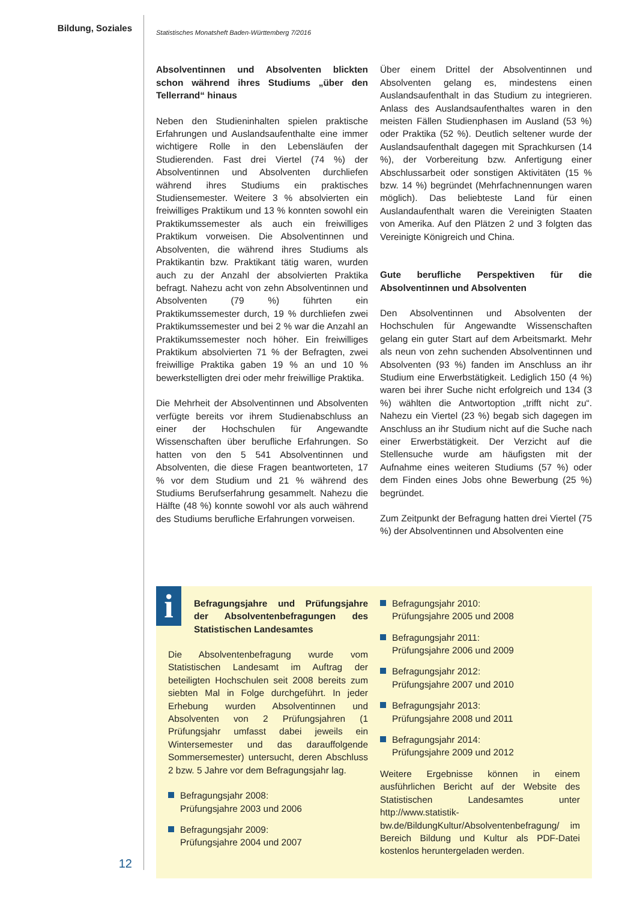Bildung, Soziales
Statistisches Monatsheft Baden-Württemberg 7/2016
Absolventinnen und Absolventen blickten schon während ihres Studiums „über den Tellerrand“ hinaus
Neben den Studieninhalten spielen praktische Erfahrungen und Auslandsaufenthalte eine immer wichtigere Rolle in den Lebensläufen der Studierenden. Fast drei Viertel (74 %) der Absolventinnen und Absolventen durchliefen während ihres Studiums ein praktisches Studiensemester. Weitere 3 % absolvierten ein freiwilliges Praktikum und 13 % konnten sowohl ein Praktikumssemester als auch ein freiwilliges Praktikum vorweisen. Die Absolventinnen und Absolventen, die während ihres Studiums als Praktikantin bzw. Praktikant tätig waren, wurden auch zu der Anzahl der absolvierten Praktika befragt. Nahezu acht von zehn Absolventinnen und Absolventen (79 %) führten ein Praktikumssemester durch, 19 % durchliefen zwei Praktikumssemester und bei 2 % war die Anzahl an Praktikumssemester noch höher. Ein freiwilliges Praktikum absolvierten 71 % der Befragten, zwei freiwillige Praktika gaben 19 % an und 10 % bewerkstelligten drei oder mehr freiwillige Praktika.
Die Mehrheit der Absolventinnen und Absolventen verfügte bereits vor ihrem Studienabschluss an einer der Hochschulen für Angewandte Wissenschaften über berufliche Erfahrungen. So hatten von den 5 541 Absolventinnen und Absolventen, die diese Fragen beantworteten, 17 % vor dem Studium und 21 % während des Studiums Berufserfahrung gesammelt. Nahezu die Hälfte (48 %) konnte sowohl vor als auch während des Studiums berufliche Erfahrungen vorweisen.
Über einem Drittel der Absolventinnen und Absolventen gelang es, mindestens einen Auslandsaufenthalt in das Studium zu integrieren. Anlass des Auslandsaufenthaltes waren in den meisten Fällen Studienphasen im Ausland (53 %) oder Praktika (52 %). Deutlich seltener wurde der Auslandsaufenthalt dagegen mit Sprachkursen (14 %), der Vorbereitung bzw. Anfertigung einer Abschlussarbeit oder sonstigen Aktivitäten (15 % bzw. 14 %) begründet (Mehrfachnennungen waren möglich). Das beliebteste Land für einen Auslandaufenthalt waren die Vereinigten Staaten von Amerika. Auf den Plätzen 2 und 3 folgten das Vereinigte Königreich und China.
Gute berufliche Perspektiven für die Absolventinnen und Absolventen
Den Absolventinnen und Absolventen der Hochschulen für Angewandte Wissenschaften gelang ein guter Start auf dem Arbeitsmarkt. Mehr als neun von zehn suchenden Absolventinnen und Absolventen (93 %) fanden im Anschluss an ihr Studium eine Erwerbstätigkeit. Lediglich 150 (4 %) waren bei ihrer Suche nicht erfolgreich und 134 (3 %) wählten die Antwortoption „trifft nicht zu“. Nahezu ein Viertel (23 %) begab sich dagegen im Anschluss an ihr Studium nicht auf die Suche nach einer Erwerbstätigkeit. Der Verzicht auf die Stellensuche wurde am häufigsten mit der Aufnahme eines weiteren Studiums (57 %) oder dem Finden eines Jobs ohne Bewerbung (25 %) begründet.
Zum Zeitpunkt der Befragung hatten drei Viertel (75 %) der Absolventinnen und Absolventen eine
i
Befragungsjahre und Prüfungsjahre der Absolventenbefragungen des Statistischen Landesamtes
Die Absolventenbefragung wurde vom Statistischen Landesamt im Auftrag der beteiligten Hochschulen seit 2008 bereits zum siebten Mal in Folge durchgeführt. In jeder Erhebung wurden Absolventinnen und Absolventen von 2 Prüfungsjahren (1 Prüfungsjahr umfasst dabei jeweils ein Wintersemester und das darauffolgende Sommersemester) untersucht, deren Abschluss 2 bzw. 5 Jahre vor dem Befragungsjahr lag.
Befragungsjahr 2008:
Prüfungsjahre 2003 und 2006
Befragungsjahr 2009:
Prüfungsjahre 2004 und 2007
Befragungsjahr 2010:
Prüfungsjahre 2005 und 2008
Befragungsjahr 2011:
Prüfungsjahre 2006 und 2009
Befragungsjahr 2012:
Prüfungsjahre 2007 und 2010
Befragungsjahr 2013:
Prüfungsjahre 2008 und 2011
Befragungsjahr 2014:
Prüfungsjahre 2009 und 2012
Weitere Ergebnisse können in einem ausführlichen Bericht auf der Website des Statistischen Landesamtes unter http://www.statistik-bw.de/BildungKultur/Absolventenbefragung/ im Bereich Bildung und Kultur als PDF-Datei kostenlos heruntergeladen werden.
12